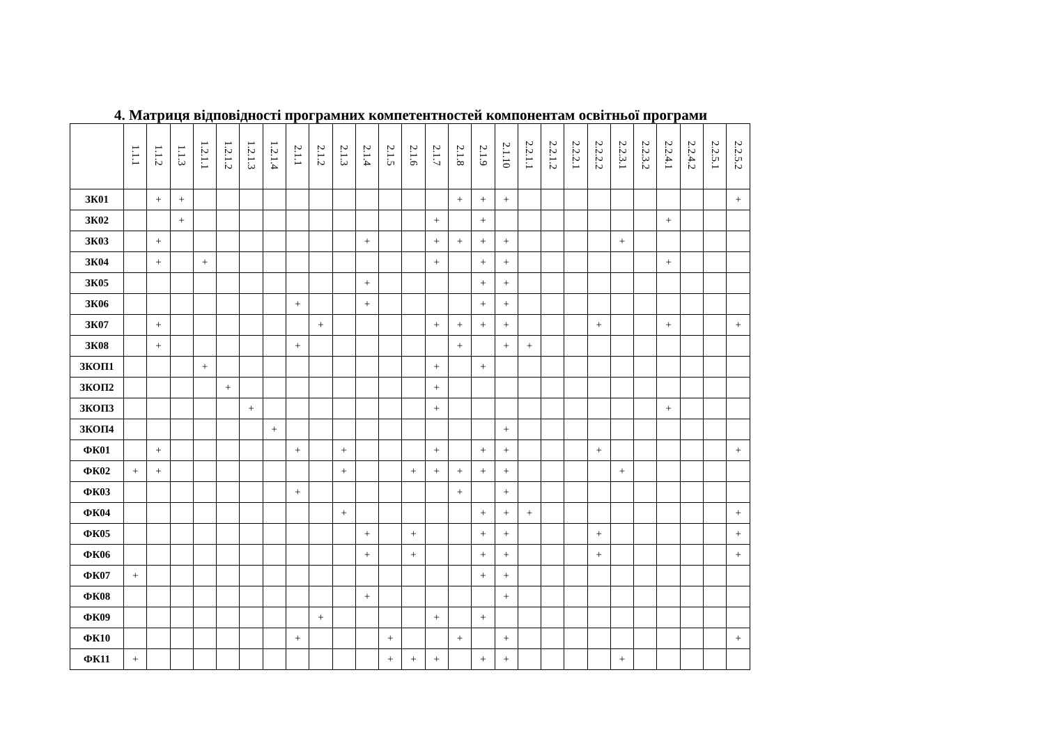4. Матриця відповідності програмних компетентностей компонентам освітньої програми
| | 1.1.1 | 1.1.2 | 1.1.3 | 1.2.1.1 | 1.2.1.2 | 1.2.1.3 | 1.2.1.4 | 2.1.1 | 2.1.2 | 2.1.3 | 2.1.4 | 2.1.5 | 2.1.6 | 2.1.7 | 2.1.8 | 2.1.9 | 2.1.10 | 2.2.1.1 | 2.2.1.2 | 2.2.2.1 | 2.2.2.2 | 2.2.3.1 | 2.2.3.2 | 2.2.4.1 | 2.2.4.2 | 2.2.5.1 | 2.2.5.2 |
| --- | --- | --- | --- | --- | --- | --- | --- | --- | --- | --- | --- | --- | --- | --- | --- | --- | --- | --- | --- | --- | --- | --- | --- | --- | --- | --- | --- |
| ЗК01 | | + | + | | | | | | | | | | | | + | + | + | | | | | | | | | | + |
| ЗК02 | | | + | | | | | | | | | | | + | | + | | | | | | | | + | | | |
| ЗК03 | | + | | | | | | | | | + | | | + | + | + | + | | | | | + | | | | | |
| ЗК04 | | + | | + | | | | | | | | | | + | | + | + | | | | | | | + | | | |
| ЗК05 | | | | | | | | | | | + | | | | | + | + | | | | | | | | | | |
| ЗК06 | | | | | | | | + | | | + | | | | | + | + | | | | | | | | | | |
| ЗК07 | | + | | | | | | | + | | | | | + | + | + | + | | | | + | | | + | | | + |
| ЗК08 | | + | | | | | | + | | | | | | | + | | + | + | | | | | | | | | |
| ЗКОП1 | | | | + | | | | | | | | | | + | | + | | | | | | | | | | | |
| ЗКОП2 | | | | | + | | | | | | | | | + | | | | | | | | | | | | | |
| ЗКОП3 | | | | | | + | | | | | | | | + | | | | | | | | | | + | | | |
| ЗКОП4 | | | | | | | + | | | | | | | | | | + | | | | | | | | | | |
| ФК01 | | + | | | | | | + | | + | | | | + | | + | + | | | | + | | | | | | + |
| ФК02 | + | + | | | | | | | | + | | | + | + | + | + | + | | | | | + | | | | | |
| ФК03 | | | | | | | | + | | | | | | | + | | + | | | | | | | | | | |
| ФК04 | | | | | | | | | | + | | | | | | + | + | + | | | | | | | | | + |
| ФК05 | | | | | | | | | | | + | | + | | | + | + | | | | + | | | | | | + |
| ФК06 | | | | | | | | | | | + | | + | | | + | + | | | | + | | | | | | + |
| ФК07 | + | | | | | | | | | | | | | | | + | + | | | | | | | | | | |
| ФК08 | | | | | | | | | | | + | | | | | | + | | | | | | | | | | |
| ФК09 | | | | | | | | | + | | | | | + | | + | | | | | | | | | | | |
| ФК10 | | | | | | | | + | | | | + | | | + | | + | | | | | | | | | | + |
| ФК11 | + | | | | | | | | | | | + | + | + | | + | + | | | | | + | | | | | |